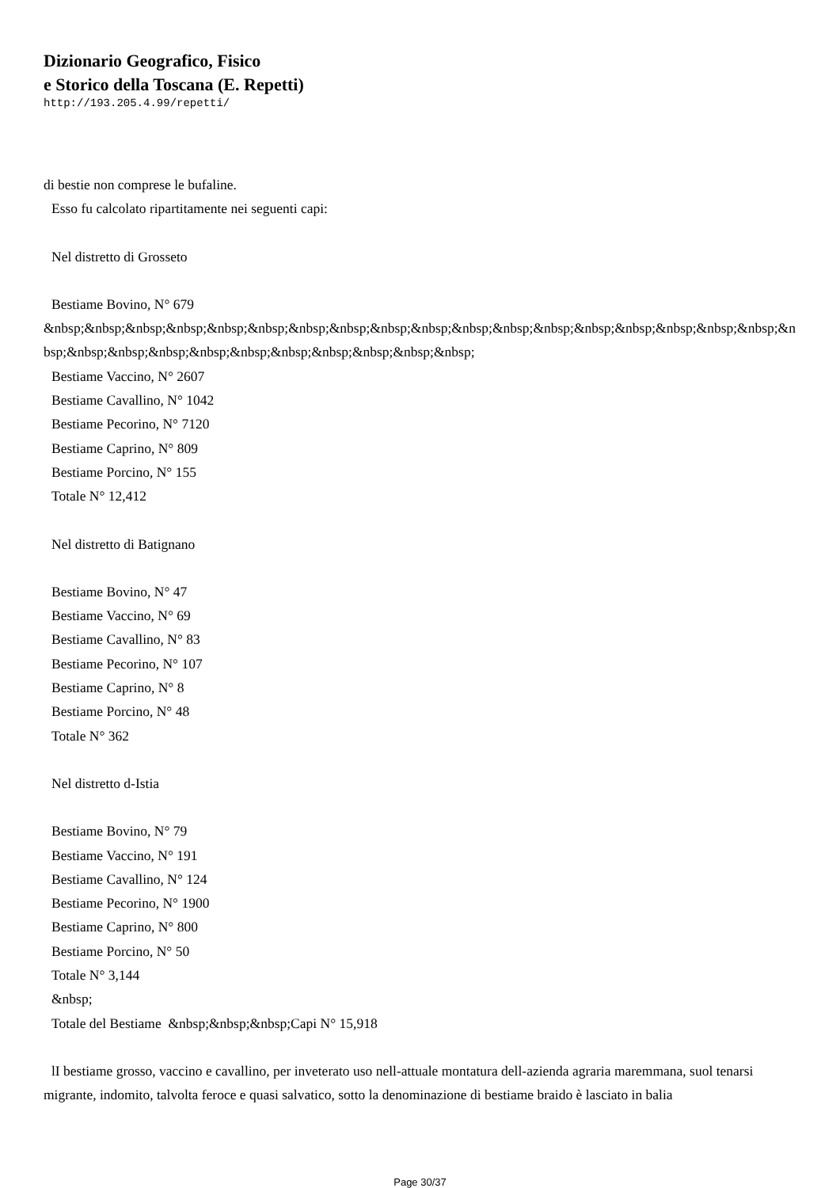Dizionario Geografico, Fisico
e Storico della Toscana (E. Repetti)
http://193.205.4.99/repetti/
di bestie non comprese le bufaline.
Esso fu calcolato ripartitamente nei seguenti capi:
Nel distretto di Grosseto
Bestiame Bovino, N° 679
&nbsp;&nbsp;&nbsp;&nbsp;&nbsp;&nbsp;&nbsp;&nbsp;&nbsp;&nbsp;&nbsp;&nbsp;&nbsp;&nbsp;&nbsp;&nbsp;&nbsp;&nbsp;&nbsp;&nbsp;&nbsp;&nbsp;&nbsp;&nbsp;&nbsp;&nbsp;&nbsp;&nbsp;&nbsp;
Bestiame Vaccino, N° 2607
Bestiame Cavallino, N° 1042
Bestiame Pecorino, N° 7120
Bestiame Caprino, N° 809
Bestiame Porcino, N° 155
Totale N° 12,412
Nel distretto di Batignano
Bestiame Bovino, N° 47
Bestiame Vaccino, N° 69
Bestiame Cavallino, N° 83
Bestiame Pecorino, N° 107
Bestiame Caprino, N° 8
Bestiame Porcino, N° 48
Totale N° 362
Nel distretto d-Istia
Bestiame Bovino, N° 79
Bestiame Vaccino, N° 191
Bestiame Cavallino, N° 124
Bestiame Pecorino, N° 1900
Bestiame Caprino, N° 800
Bestiame Porcino, N° 50
Totale N° 3,144
&nbsp;
Totale del Bestiame &nbsp;&nbsp;&nbsp;Capi N° 15,918
lI bestiame grosso, vaccino e cavallino, per inveterato uso nell-attuale montatura dell-azienda agraria maremmana, suol tenarsi migrante, indomito, talvolta feroce e quasi salvatico, sotto la denominazione di bestiame braido è lasciato in balia
Page 30/37